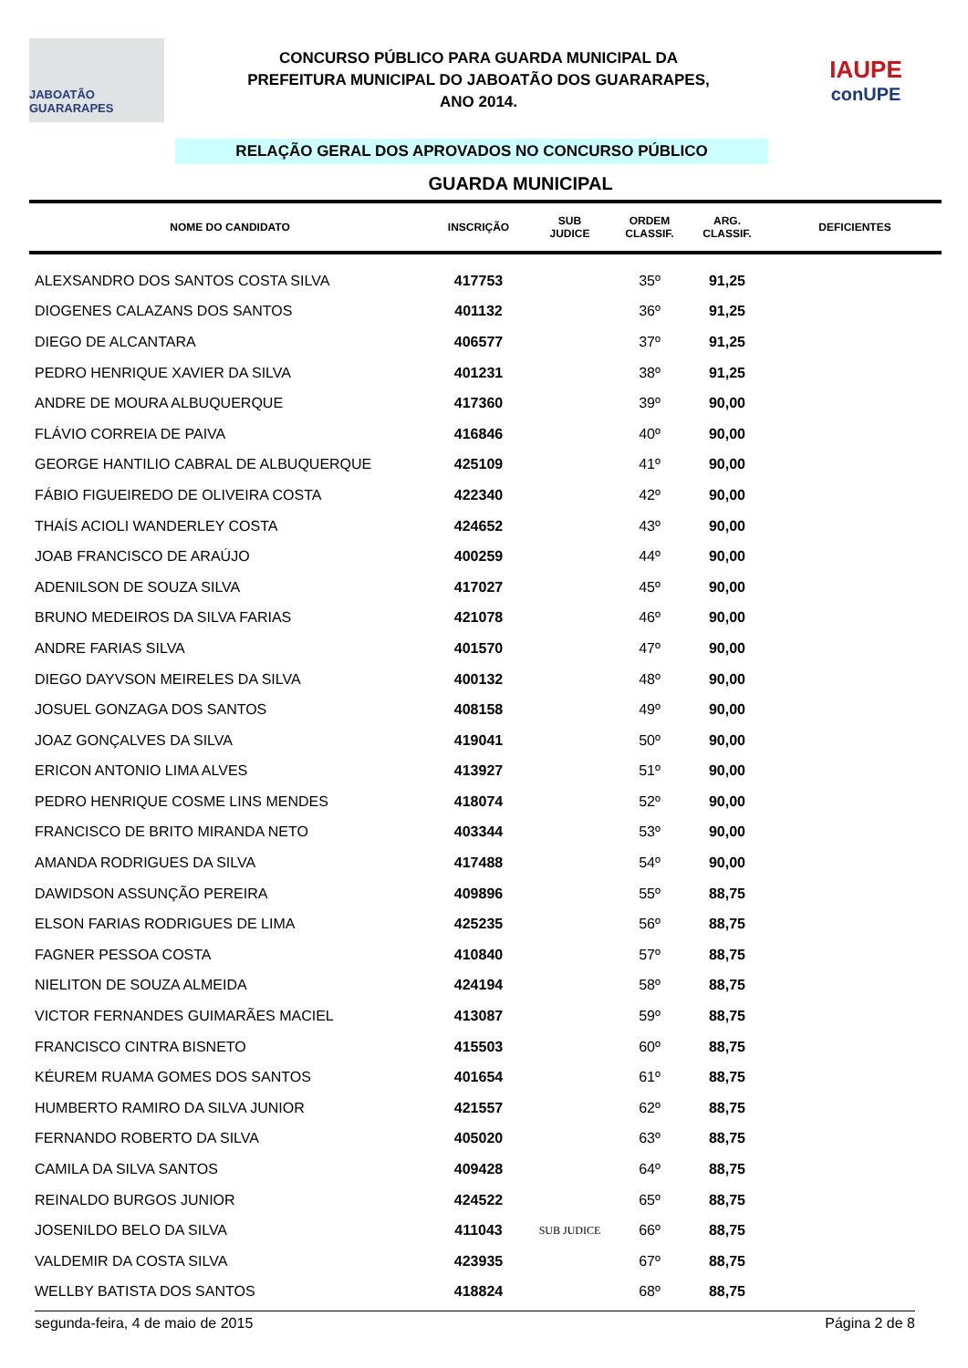JABOATÃO GUARARAPES
CONCURSO PÚBLICO PARA GUARDA MUNICIPAL DA
PREFEITURA MUNICIPAL DO JABOATÃO DOS GUARARAPES,
ANO 2014.
IAUPE
conUPE
RELAÇÃO GERAL DOS APROVADOS NO CONCURSO PÚBLICO
GUARDA MUNICIPAL
| NOME DO CANDIDATO | INSCRIÇÃO | SUB JUDICE | ORDEM CLASSIF. | ARG. CLASSIF. | DEFICIENTES |
| --- | --- | --- | --- | --- | --- |
| ALEXSANDRO DOS SANTOS COSTA SILVA | 417753 | | 35º | 91,25 | |
| DIOGENES CALAZANS DOS SANTOS | 401132 | | 36º | 91,25 | |
| DIEGO DE ALCANTARA | 406577 | | 37º | 91,25 | |
| PEDRO HENRIQUE XAVIER DA SILVA | 401231 | | 38º | 91,25 | |
| ANDRE DE MOURA ALBUQUERQUE | 417360 | | 39º | 90,00 | |
| FLÁVIO CORREIA DE PAIVA | 416846 | | 40º | 90,00 | |
| GEORGE HANTILIO CABRAL DE ALBUQUERQUE | 425109 | | 41º | 90,00 | |
| FÁBIO FIGUEIREDO DE OLIVEIRA COSTA | 422340 | | 42º | 90,00 | |
| THAÍS ACIOLI WANDERLEY COSTA | 424652 | | 43º | 90,00 | |
| JOAB FRANCISCO DE ARAÚJO | 400259 | | 44º | 90,00 | |
| ADENILSON DE SOUZA SILVA | 417027 | | 45º | 90,00 | |
| BRUNO MEDEIROS DA SILVA FARIAS | 421078 | | 46º | 90,00 | |
| ANDRE FARIAS SILVA | 401570 | | 47º | 90,00 | |
| DIEGO DAYVSON MEIRELES DA SILVA | 400132 | | 48º | 90,00 | |
| JOSUEL GONZAGA DOS SANTOS | 408158 | | 49º | 90,00 | |
| JOAZ GONÇALVES DA SILVA | 419041 | | 50º | 90,00 | |
| ERICON ANTONIO LIMA ALVES | 413927 | | 51º | 90,00 | |
| PEDRO HENRIQUE COSME LINS MENDES | 418074 | | 52º | 90,00 | |
| FRANCISCO DE BRITO MIRANDA NETO | 403344 | | 53º | 90,00 | |
| AMANDA RODRIGUES DA SILVA | 417488 | | 54º | 90,00 | |
| DAWIDSON ASSUNÇÃO PEREIRA | 409896 | | 55º | 88,75 | |
| ELSON FARIAS RODRIGUES DE LIMA | 425235 | | 56º | 88,75 | |
| FAGNER PESSOA COSTA | 410840 | | 57º | 88,75 | |
| NIELITON DE SOUZA ALMEIDA | 424194 | | 58º | 88,75 | |
| VICTOR FERNANDES GUIMARÃES MACIEL | 413087 | | 59º | 88,75 | |
| FRANCISCO CINTRA BISNETO | 415503 | | 60º | 88,75 | |
| KÉUREM RUAMA GOMES DOS SANTOS | 401654 | | 61º | 88,75 | |
| HUMBERTO RAMIRO DA SILVA JUNIOR | 421557 | | 62º | 88,75 | |
| FERNANDO ROBERTO DA SILVA | 405020 | | 63º | 88,75 | |
| CAMILA DA SILVA SANTOS | 409428 | | 64º | 88,75 | |
| REINALDO BURGOS JUNIOR | 424522 | | 65º | 88,75 | |
| JOSENILDO BELO DA SILVA | 411043 | SUB JUDICE | 66º | 88,75 | |
| VALDEMIR DA COSTA SILVA | 423935 | | 67º | 88,75 | |
| WELLBY BATISTA DOS SANTOS | 418824 | | 68º | 88,75 | |
segunda-feira, 4 de maio de 2015 Página 2 de 8